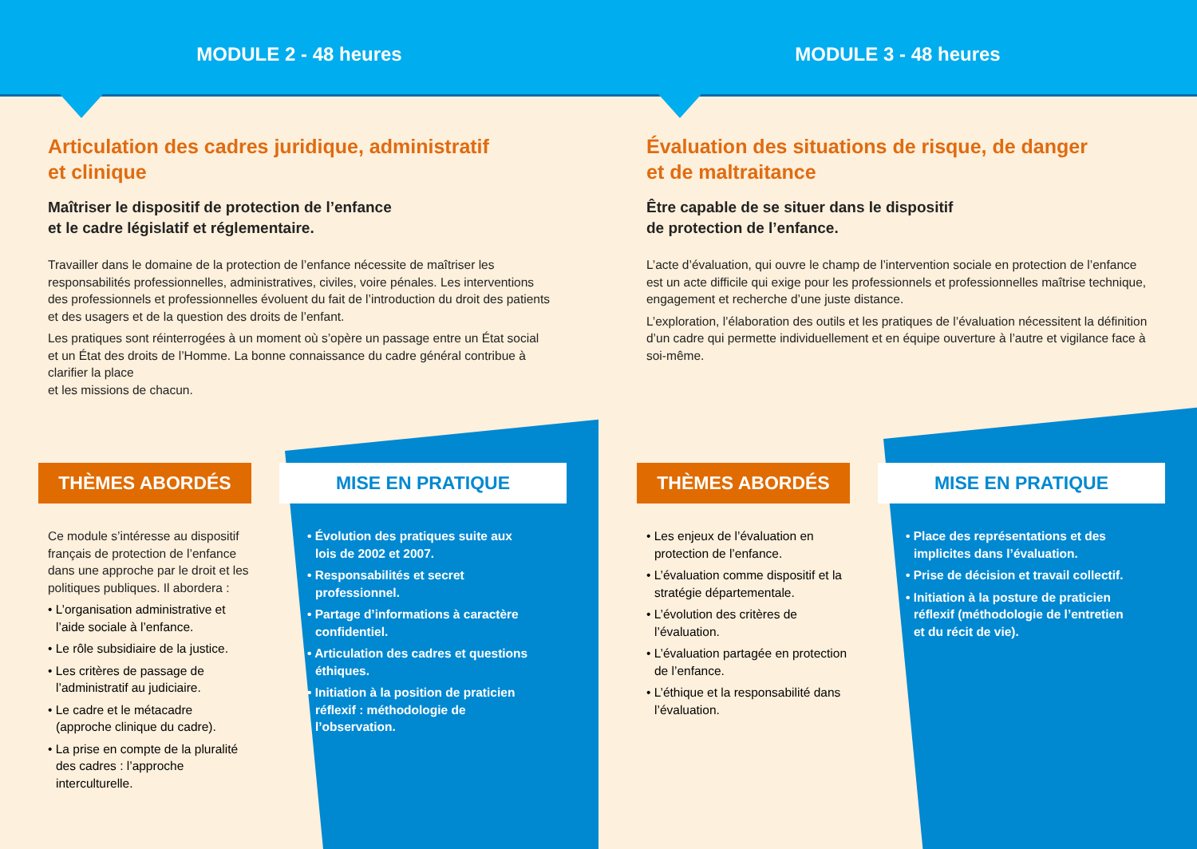MODULE 2 - 48 heures
Articulation des cadres juridique, administratif
et clinique
Maîtriser le dispositif de protection de l’enfance
et le cadre législatif et réglementaire.
Travailler dans le domaine de la protection de l’enfance nécessite de maîtriser les responsabilités professionnelles, administratives, civiles, voire pénales. Les interventions des professionnels et professionnelles évoluent du fait de l’introduction du droit des patients et des usagers et de la question des droits de l’enfant.
Les pratiques sont réinterrogées à un moment où s’opère un passage entre un État social et un État des droits de l’Homme. La bonne connaissance du cadre général contribue à clarifier la place
et les missions de chacun.
THÈMES ABORDÉS
Ce module s’intéresse au dispositif français de protection de l’enfance dans une approche par le droit et les politiques publiques. Il abordera :
• L’organisation administrative et l’aide sociale à l’enfance.
• Le rôle subsidiaire de la justice.
• Les critères de passage de l’administratif au judiciaire.
• Le cadre et le métacadre (approche clinique du cadre).
• La prise en compte de la pluralité des cadres : l’approche interculturelle.
MISE EN PRATIQUE
• Évolution des pratiques suite aux lois de 2002 et 2007.
• Responsabilités et secret professionnel.
• Partage d’informations à caractère confidentiel.
• Articulation des cadres et questions éthiques.
• Initiation à la position de praticien réflexif : méthodologie de l’observation.
MODULE 3 - 48 heures
Évaluation des situations de risque, de danger
et de maltraitance
Être capable de se situer dans le dispositif
de protection de l’enfance.
L’acte d’évaluation, qui ouvre le champ de l’intervention sociale en protection de l’enfance est un acte difficile qui exige pour les professionnels et professionnelles maîtrise technique, engagement et recherche d’une juste distance.
L’exploration, l’élaboration des outils et les pratiques de l’évaluation nécessitent la définition d’un cadre qui permette individuellement et en équipe ouverture à l’autre et vigilance face à soi-même.
THÈMES ABORDÉS
• Les enjeux de l’évaluation en protection de l’enfance.
• L’évaluation comme dispositif et la stratégie départementale.
• L’évolution des critères de l’évaluation.
• L’évaluation partagée en protection de l’enfance.
• L’éthique et la responsabilité dans l’évaluation.
MISE EN PRATIQUE
• Place des représentations et des implicites dans l’évaluation.
• Prise de décision et travail collectif.
• Initiation à la posture de praticien réflexif (méthodologie de l’entretien et du récit de vie).